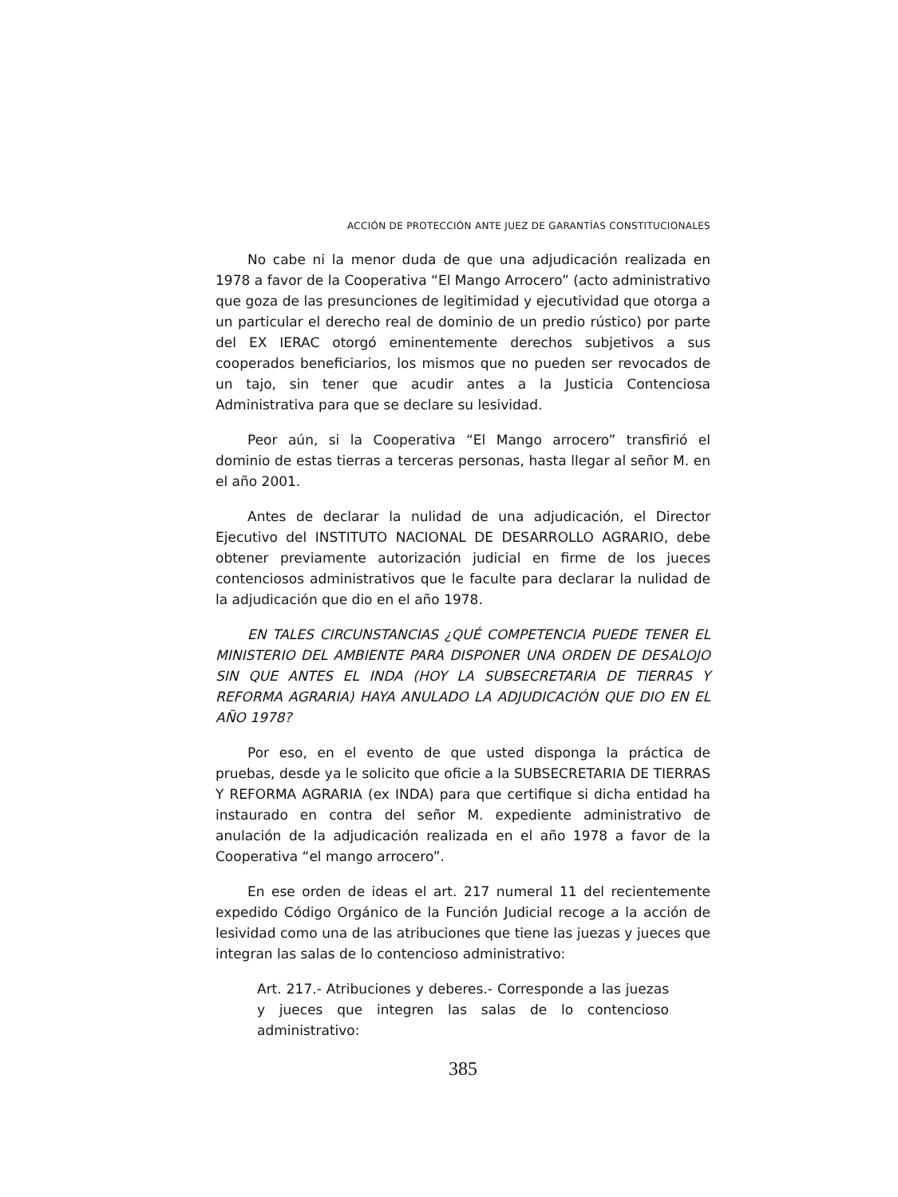ACCIÓN DE PROTECCIÓN ANTE JUEZ DE GARANTÍAS CONSTITUCIONALES
No cabe ni la menor duda de que una adjudicación realizada en 1978 a favor de la Cooperativa “El Mango Arrocero” (acto administrativo que goza de las presunciones de legitimidad y ejecutividad que otorga a un particular el derecho real de dominio de un predio rústico) por parte del EX IERAC otorgó eminentemente derechos subjetivos a sus cooperados beneficiarios, los mismos que no pueden ser revocados de un tajo, sin tener que acudir antes a la Justicia Contenciosa Administrativa para que se declare su lesividad.
Peor aún, si la Cooperativa “El Mango arrocero” transfirió el dominio de estas tierras a terceras personas, hasta llegar al señor M. en el año 2001.
Antes de declarar la nulidad de una adjudicación, el Director Ejecutivo del INSTITUTO NACIONAL DE DESARROLLO AGRARIO, debe obtener previamente autorización judicial en firme de los jueces contenciosos administrativos que le faculte para declarar la nulidad de la adjudicación que dio en el año 1978.
EN TALES CIRCUNSTANCIAS ¿QUÉ COMPETENCIA PUEDE TENER EL MINISTERIO DEL AMBIENTE PARA DISPONER UNA ORDEN DE DESALOJO SIN QUE ANTES EL INDA (HOY LA SUBSECRETARIA DE TIERRAS Y REFORMA AGRARIA) HAYA ANULADO LA ADJUDICACIÓN QUE DIO EN EL AÑO 1978?
Por eso, en el evento de que usted disponga la práctica de pruebas, desde ya le solicito que oficie a la SUBSECRETARIA DE TIERRAS Y REFORMA AGRARIA (ex INDA) para que certifique si dicha entidad ha instaurado en contra del señor M. expediente administrativo de anulación de la adjudicación realizada en el año 1978 a favor de la Cooperativa “el mango arrocero”.
En ese orden de ideas el art. 217 numeral 11 del recientemente expedido Código Orgánico de la Función Judicial recoge a la acción de lesividad como una de las atribuciones que tiene las juezas y jueces que integran las salas de lo contencioso administrativo:
Art. 217.- Atribuciones y deberes.- Corresponde a las juezas y jueces que integren las salas de lo contencioso administrativo:
385